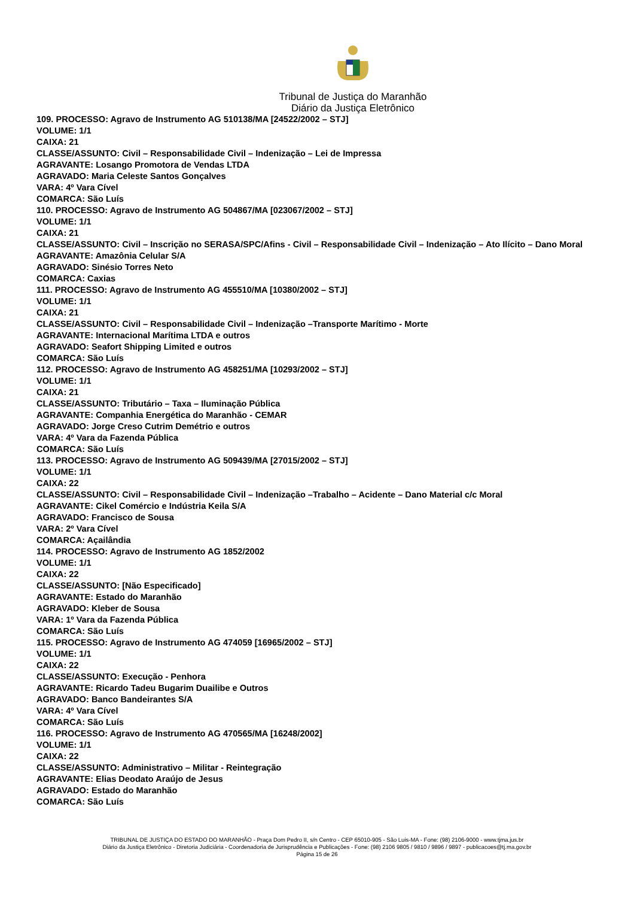Tribunal de Justiça do Maranhão
Diário da Justiça Eletrônico
109. PROCESSO: Agravo de Instrumento AG 510138/MA [24522/2002 – STJ]
VOLUME: 1/1
CAIXA: 21
CLASSE/ASSUNTO: Civil – Responsabilidade Civil – Indenização – Lei de Impressa
AGRAVANTE: Losango Promotora de Vendas LTDA
AGRAVADO: Maria Celeste Santos Gonçalves
VARA: 4º Vara Cível
COMARCA: São Luís
110. PROCESSO: Agravo de Instrumento AG 504867/MA [023067/2002 – STJ]
VOLUME: 1/1
CAIXA: 21
CLASSE/ASSUNTO: Civil – Inscrição no SERASA/SPC/Afins - Civil – Responsabilidade Civil – Indenização – Ato Ilícito – Dano Moral
AGRAVANTE: Amazônia Celular S/A
AGRAVADO: Sinésio Torres Neto
COMARCA: Caxias
111. PROCESSO: Agravo de Instrumento AG 455510/MA [10380/2002 – STJ]
VOLUME: 1/1
CAIXA: 21
CLASSE/ASSUNTO: Civil – Responsabilidade Civil – Indenização –Transporte Marítimo - Morte
AGRAVANTE: Internacional Marítima LTDA e outros
AGRAVADO: Seafort Shipping Limited e outros
COMARCA: São Luís
112. PROCESSO: Agravo de Instrumento AG 458251/MA [10293/2002 – STJ]
VOLUME: 1/1
CAIXA: 21
CLASSE/ASSUNTO: Tributário – Taxa – Iluminação Pública
AGRAVANTE: Companhia Energética do Maranhão - CEMAR
AGRAVADO: Jorge Creso Cutrim Demétrio e outros
VARA: 4º Vara da Fazenda Pública
COMARCA: São Luís
113. PROCESSO: Agravo de Instrumento AG 509439/MA [27015/2002 – STJ]
VOLUME: 1/1
CAIXA: 22
CLASSE/ASSUNTO: Civil – Responsabilidade Civil – Indenização –Trabalho – Acidente – Dano Material c/c Moral
AGRAVANTE: Cikel Comércio e Indústria Keila S/A
AGRAVADO: Francisco de Sousa
VARA: 2º Vara Cível
COMARCA: Açailândia
114. PROCESSO: Agravo de Instrumento AG 1852/2002
VOLUME: 1/1
CAIXA: 22
CLASSE/ASSUNTO: [Não Especificado]
AGRAVANTE: Estado do Maranhão
AGRAVADO: Kleber de Sousa
VARA: 1º Vara da Fazenda Pública
COMARCA: São Luís
115. PROCESSO: Agravo de Instrumento AG 474059 [16965/2002 – STJ]
VOLUME: 1/1
CAIXA: 22
CLASSE/ASSUNTO: Execução - Penhora
AGRAVANTE: Ricardo Tadeu Bugarim Duailibe e Outros
AGRAVADO: Banco Bandeirantes S/A
VARA: 4º Vara Cível
COMARCA: São Luís
116. PROCESSO: Agravo de Instrumento AG 470565/MA [16248/2002]
VOLUME: 1/1
CAIXA: 22
CLASSE/ASSUNTO: Administrativo – Militar - Reintegração
AGRAVANTE: Elias Deodato Araújo de Jesus
AGRAVADO: Estado do Maranhão
COMARCA: São Luís
TRIBUNAL DE JUSTIÇA DO ESTADO DO MARANHÃO - Praça Dom Pedro II, s/n Centro - CEP 65010-905 - São Luis-MA - Fone: (98) 2106-9000 - www.tjma.jus.br
Diário da Justiça Eletrônico - Diretoria Judiciária - Coordenadoria de Jurisprudência e Publicações - Fone: (98) 2106 9805 / 9810 / 9896 / 9897 - publicacoes@tj.ma.gov.br
Página 15 de 26